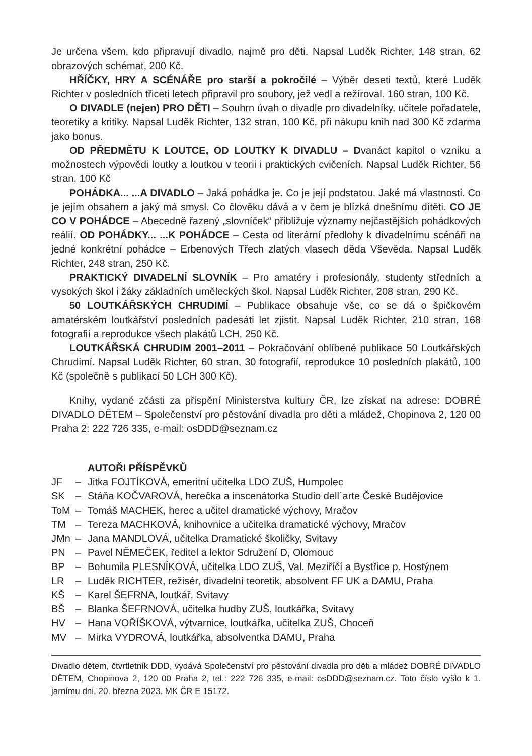Je určena všem, kdo připravují divadlo, najmě pro děti. Napsal Luděk Richter, 148 stran, 62 obrazových schémat, 200 Kč.
HŘÍČKY, HRY A SCÉNÁŘE pro starší a pokročilé – Výběr deseti textů, které Luděk Richter v posledních třiceti letech připravil pro soubory, jež vedl a režíroval. 160 stran, 100 Kč.
O DIVADLE (nejen) PRO DĚTI – Souhrn úvah o divadle pro divadelníky, učitele pořadatele, teoretiky a kritiky. Napsal Luděk Richter, 132 stran, 100 Kč, při nákupu knih nad 300 Kč zdarma jako bonus.
OD PŘEDMĚTU K LOUTCE, OD LOUTKY K DIVADLU – Dvanáct kapitol o vzniku a možnostech výpovědi loutky a loutkou v teorii i praktických cvičeních. Napsal Luděk Richter, 56 stran, 100 Kč
POHÁDKA... ...A DIVADLO – Jaká pohádka je. Co je její podstatou. Jaké má vlastnosti. Co je jejím obsahem a jaký má smysl. Co člověku dává a v čem je blízká dnešnímu dítěti. CO JE CO V POHÁDCE – Abecedně řazený „slovníček“ přibližuje významy nejčastějších pohádkových reálií. OD POHÁDKY... ...K POHÁDCE – Cesta od literární předlohy k divadelnímu scénáři na jedné konkrétní pohádce – Erbenových Třech zlatých vlasech děda Vševěda. Napsal Luděk Richter, 248 stran, 250 Kč.
PRAKTICKÝ DIVADELNÍ SLOVNÍK – Pro amatéry i profesionály, studenty středních a vysokých škol i žáky základních uměleckých škol. Napsal Luděk Richter, 208 stran, 290 Kč.
50 LOUTKÁŘSKÝCH CHRUDIMÍ – Publikace obsahuje vše, co se dá o špičkovém amatérském loutkářství posledních padesáti let zjistit. Napsal Luděk Richter, 210 stran, 168 fotografií a reprodukce všech plakátů LCH, 250 Kč.
LOUTKÁŘSKÁ CHRUDIM 2001–2011 – Pokračování oblíbené publikace 50 Loutkářských Chrudimí. Napsal Luděk Richter, 60 stran, 30 fotografií, reprodukce 10 posledních plakátů, 100 Kč (společně s publikací 50 LCH 300 Kč).
Knihy, vydané zčásti za přispění Ministerstva kultury ČR, lze získat na adrese: DOBRÉ DIVADLO DĚTEM – Společenství pro pěstování divadla pro děti a mládež, Chopinova 2, 120 00 Praha 2: 222 726 335, e-mail: osDDD@seznam.cz
AUTOŘI PŘÍSPĚVKŮ
| JF | – | Jitka FOJTÍKOVÁ, emeritní učitelka LDO ZUŠ, Humpolec |
| SK | – | Stáňa KOČVAROVÁ, herečka a inscenátorka Studio dell´arte České Budějovice |
| ToM | – | Tomáš MACHEK, herec a učitel dramatické výchovy, Mračov |
| TM | – | Tereza MACHKOVÁ, knihovnice a učitelka dramatické výchovy, Mračov |
| JMn | – | Jana MANDLOVÁ, učitelka Dramatické školičky, Svitavy |
| PN | – | Pavel NĚMEČEK, ředitel a lektor Sdružení D, Olomouc |
| BP | – | Bohumila PLESNÍKOVÁ, učitelka LDO ZUŠ, Val. Meziříčí a Bystřice p. Hostýnem |
| LR | – | Luděk RICHTER, režisér, divadelní teoretik, absolvent FF UK a DAMU, Praha |
| KŠ | – | Karel ŠEFRNA, loutkář, Svitavy |
| BŠ | – | Blanka ŠEFRNOVÁ, učitelka hudby ZUŠ, loutkářka, Svitavy |
| HV | – | Hana VOŘÍŠKOVÁ, výtvarnice, loutkářka, učitelka ZUŠ, Choceň |
| MV | – | Mirka VYDROVÁ, loutkářka, absolventka DAMU, Praha |
Divadlo dětem, čtvrtletník DDD, vydává Společenství pro pěstování divadla pro děti a mládež DOBRÉ DIVADLO DĚTEM, Chopinova 2, 120 00 Praha 2, tel.: 222 726 335, e-mail: osDDD@seznam.cz. Toto číslo vyšlo k 1. jarnímu dni, 20. března 2023. MK ČR E 15172.